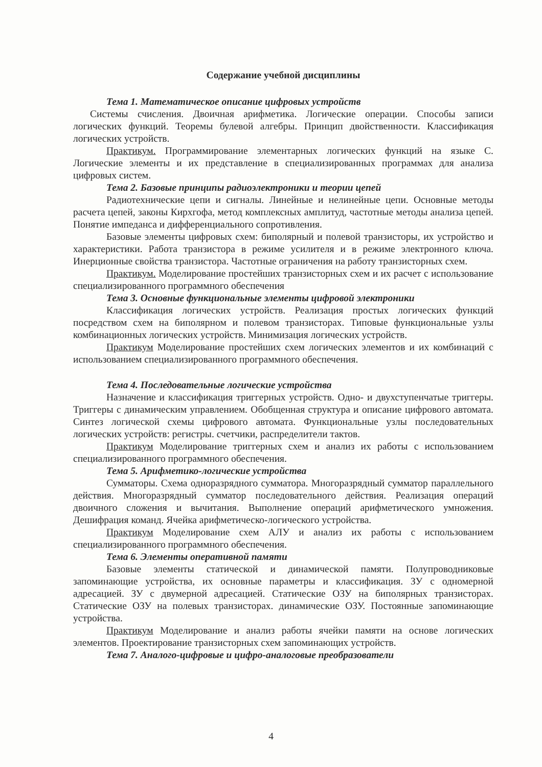Содержание учебной дисциплины
Тема 1. Математическое описание цифровых устройств
Системы счисления. Двоичная арифметика. Логические операции. Способы записи логических функций. Теоремы булевой алгебры. Принцип двойственности. Классификация логических устройств.
Практикум. Программирование элементарных логических функций на языке С. Логические элементы и их представление в специализированных программах для анализа цифровых систем.
Тема 2. Базовые принципы радиоэлектроники и теории цепей
Радиотехнические цепи и сигналы. Линейные и нелинейные цепи. Основные методы расчета цепей, законы Кирхгофа, метод комплексных амплитуд, частотные методы анализа цепей. Понятие импеданса и дифференциального сопротивления.
Базовые элементы цифровых схем: биполярный и полевой транзисторы, их устройство и характеристики. Работа транзистора в режиме усилителя и в режиме электронного ключа. Инерционные свойства транзистора. Частотные ограничения на работу транзисторных схем.
Практикум. Моделирование простейших транзисторных схем и их расчет с использование специализированного программного обеспечения
Тема 3. Основные функциональные элементы цифровой электроники
Классификация логических устройств. Реализация простых логических функций посредством схем на биполярном и полевом транзисторах. Типовые функциональные узлы комбинационных логических устройств. Минимизация логических устройств.
Практикум Моделирование простейших схем логических элементов и их комбинаций с использованием специализированного программного обеспечения.
Тема 4. Последовательные логические устройства
Назначение и классификация триггерных устройств. Одно- и двухступенчатые триггеры. Триггеры с динамическим управлением. Обобщенная структура и описание цифрового автомата. Синтез логической схемы цифрового автомата. Функциональные узлы последовательных логических устройств: регистры. счетчики, распределители тактов.
Практикум Моделирование триггерных схем и анализ их работы с использованием специализированного программного обеспечения.
Тема 5. Арифметико-логические устройства
Сумматоры. Схема одноразрядного сумматора. Многоразрядный сумматор параллельного действия. Многоразрядный сумматор последовательного действия. Реализация операций двоичного сложения и вычитания. Выполнение операций арифметического умножения. Дешифрация команд. Ячейка арифметическо-логического устройства.
Практикум Моделирование схем АЛУ и анализ их работы с использованием специализированного программного обеспечения.
Тема 6. Элементы оперативной памяти
Базовые элементы статической и динамической памяти. Полупроводниковые запоминающие устройства, их основные параметры и классификация. ЗУ с одномерной адресацией. ЗУ с двумерной адресацией. Статические ОЗУ на биполярных транзисторах. Статические ОЗУ на полевых транзисторах. динамические ОЗУ. Постоянные запоминающие устройства.
Практикум Моделирование и анализ работы ячейки памяти на основе логических элементов. Проектирование транзисторных схем запоминающих устройств.
Тема 7. Аналого-цифровые и цифро-аналоговые преобразователи
4